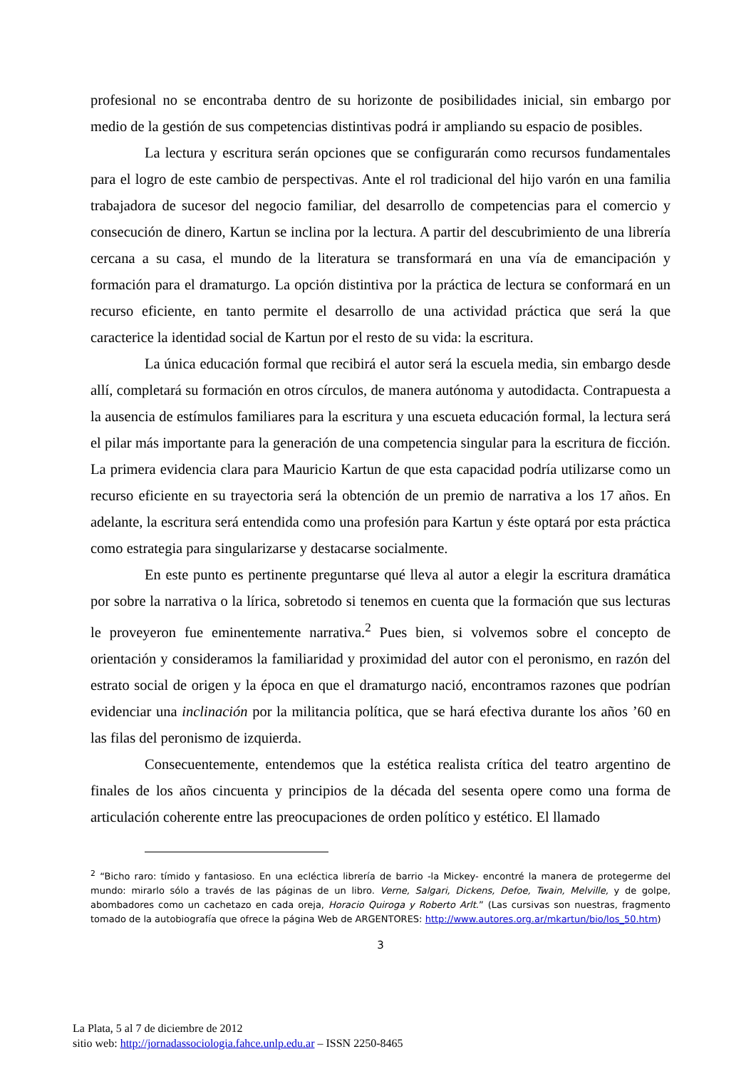profesional no se encontraba dentro de su horizonte de posibilidades inicial, sin embargo por medio de la gestión de sus competencias distintivas podrá ir ampliando su espacio de posibles.
La lectura y escritura serán opciones que se configurarán como recursos fundamentales para el logro de este cambio de perspectivas. Ante el rol tradicional del hijo varón en una familia trabajadora de sucesor del negocio familiar, del desarrollo de competencias para el comercio y consecución de dinero, Kartun se inclina por la lectura. A partir del descubrimiento de una librería cercana a su casa, el mundo de la literatura se transformará en una vía de emancipación y formación para el dramaturgo. La opción distintiva por la práctica de lectura se conformará en un recurso eficiente, en tanto permite el desarrollo de una actividad práctica que será la que caracterice la identidad social de Kartun por el resto de su vida: la escritura.
La única educación formal que recibirá el autor será la escuela media, sin embargo desde allí, completará su formación en otros círculos, de manera autónoma y autodidacta. Contrapuesta a la ausencia de estímulos familiares para la escritura y una escueta educación formal, la lectura será el pilar más importante para la generación de una competencia singular para la escritura de ficción. La primera evidencia clara para Mauricio Kartun de que esta capacidad podría utilizarse como un recurso eficiente en su trayectoria será la obtención de un premio de narrativa a los 17 años. En adelante, la escritura será entendida como una profesión para Kartun y éste optará por esta práctica como estrategia para singularizarse y destacarse socialmente.
En este punto es pertinente preguntarse qué lleva al autor a elegir la escritura dramática por sobre la narrativa o la lírica, sobretodo si tenemos en cuenta que la formación que sus lecturas le proveyeron fue eminentemente narrativa.<sup>2</sup> Pues bien, si volvemos sobre el concepto de orientación y consideramos la familiaridad y proximidad del autor con el peronismo, en razón del estrato social de origen y la época en que el dramaturgo nació, encontramos razones que podrían evidenciar una inclinación por la militancia política, que se hará efectiva durante los años ’60 en las filas del peronismo de izquierda.
Consecuentemente, entendemos que la estética realista crítica del teatro argentino de finales de los años cincuenta y principios de la década del sesenta opere como una forma de articulación coherente entre las preocupaciones de orden político y estético. El llamado
<sup>2</sup> “Bicho raro: tímido y fantasioso. En una ecléctica librería de barrio -la Mickey- encontré la manera de protegerme del mundo: mirarlo sólo a través de las páginas de un libro. Verne, Salgari, Dickens, Defoe, Twain, Melville, y de golpe, abombadores como un cachetazo en cada oreja, Horacio Quiroga y Roberto Arlt.” (Las cursivas son nuestras, fragmento tomado de la autobiografía que ofrece la página Web de ARGENTORES: http://www.autores.org.ar/mkartun/bio/los_50.htm)
3
La Plata, 5 al 7 de diciembre de 2012
sitio web: http://jornadassociologia.fahce.unlp.edu.ar – ISSN 2250-8465